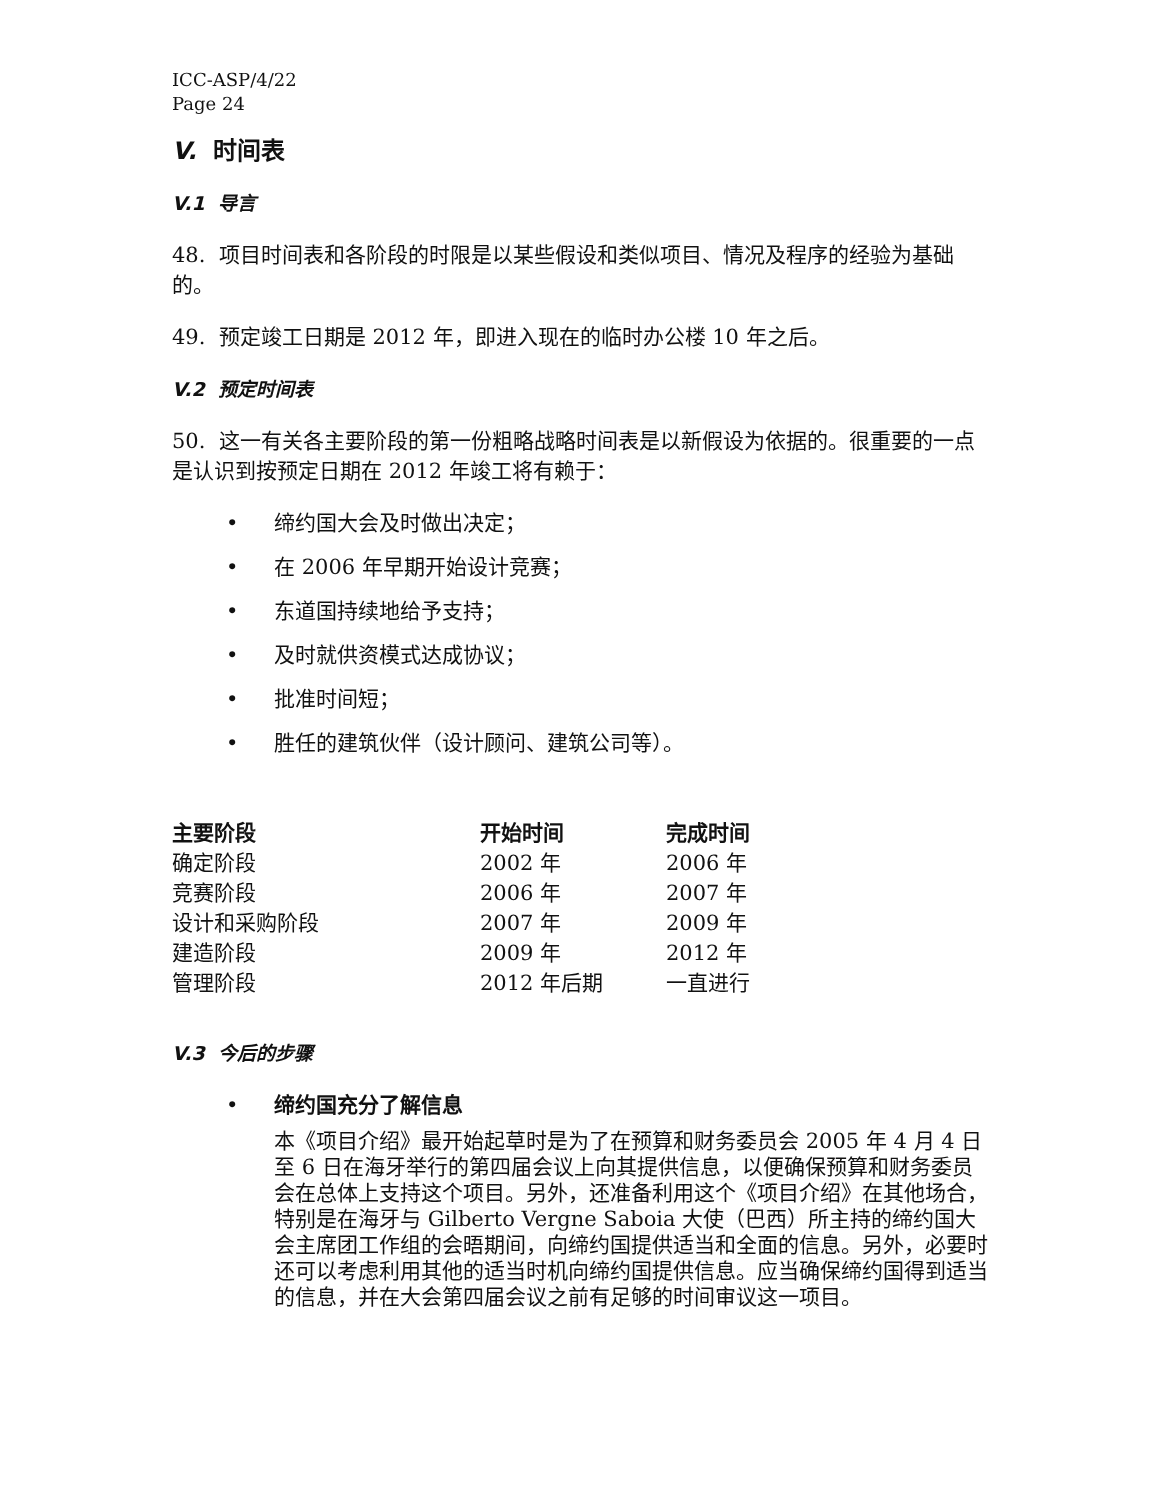ICC-ASP/4/22
Page 24
V. 时间表
V.1 导言
48. 项目时间表和各阶段的时限是以某些假设和类似项目、情况及程序的经验为基础的。
49. 预定竣工日期是 2012 年，即进入现在的临时办公楼 10 年之后。
V.2 预定时间表
50. 这一有关各主要阶段的第一份粗略战略时间表是以新假设为依据的。很重要的一点是认识到按预定日期在 2012 年竣工将有赖于：
• 缔约国大会及时做出决定；
• 在 2006 年早期开始设计竞赛；
• 东道国持续地给予支持；
• 及时就供资模式达成协议；
• 批准时间短；
• 胜任的建筑伙伴（设计顾问、建筑公司等）。
| 主要阶段 | 开始时间 | 完成时间 |
| --- | --- | --- |
| 确定阶段 | 2002 年 | 2006 年 |
| 竞赛阶段 | 2006 年 | 2007 年 |
| 设计和采购阶段 | 2007 年 | 2009 年 |
| 建造阶段 | 2009 年 | 2012 年 |
| 管理阶段 | 2012 年后期 | 一直进行 |
V.3 今后的步骤
• 缔约国充分了解信息
本《项目介绍》最开始起草时是为了在预算和财务委员会 2005 年 4 月 4 日至 6 日在海牙举行的第四届会议上向其提供信息，以便确保预算和财务委员会在总体上支持这个项目。另外，还准备利用这个《项目介绍》在其他场合，特别是在海牙与 Gilberto Vergne Saboia 大使（巴西）所主持的缔约国大会主席团工作组的会晤期间，向缔约国提供适当和全面的信息。另外，必要时还可以考虑利用其他的适当时机向缔约国提供信息。应当确保缔约国得到适当的信息，并在大会第四届会议之前有足够的时间审议这一项目。